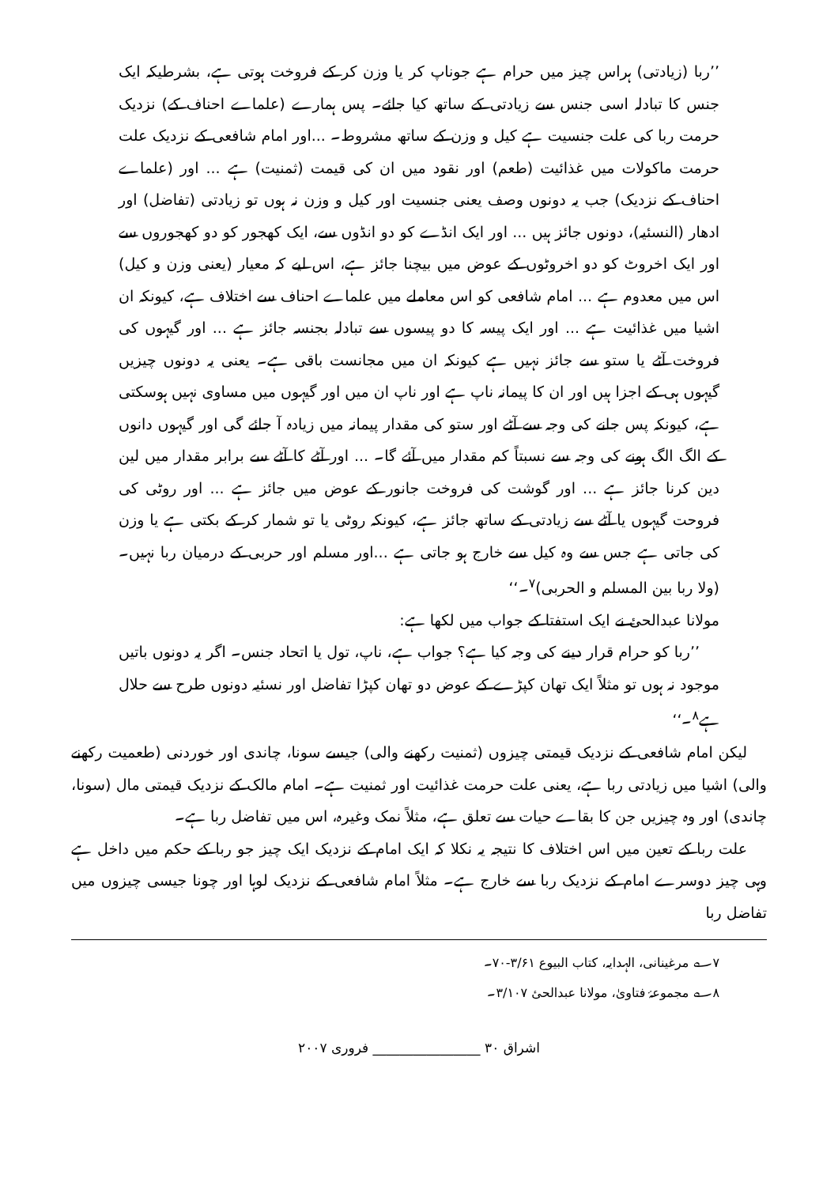’’ربا (زیادتی) ہراس چیز میں حرام ہے جوناپ کر یا وزن کر کے فروخت ہوتی ہے، بشرطیکہ ایک جنس کا تبادلہ اسی جنس سے زیادتی کے ساتھ کیا جائے۔ پس ہمارے (علماے احناف کے) نزدیک حرمت ربا کی علت جنسیت ہے کیل و وزن کے ساتھ مشروط۔ ...اور امام شافعی کے نزدیک علت حرمت ماکولات میں غذائیت (طعم) اور نقود میں ان کی قیمت (ثمنیت) ہے ... اور (علماے احناف کے نزدیک) جب یہ دونوں وصف یعنی جنسیت اور کیل و وزن نہ ہوں تو زیادتی (تفاضل) اور ادھار (النسئیہ)، دونوں جائز ہیں ... اور ایک انڈے کو دو انڈوں سے، ایک کھجور کو دو کھجوروں سے اور ایک اخروٹ کو دو اخروٹوں کے عوض میں بیچنا جائز ہے، اس لیے کہ معیار (یعنی وزن و کیل) اس میں معدوم ہے ... امام شافعی کو اس معاملے میں علماے احناف سے اختلاف ہے، کیونکہ ان اشیا میں غذائیت ہے ... اور ایک پیسہ کا دو پیسوں سے تبادلہ بجنسہ جائز ہے ... اور گیہوں کی فروخت آٹے یا ستو سے جائز نہیں ہے کیونکہ ان میں مجانست باقی ہے۔ یعنی یہ دونوں چیزیں گیہوں ہی کے اجزا ہیں اور ان کا پیمانہ ناپ ہے اور ناپ ان میں اور گیہوں میں مساوی نہیں ہوسکتی ہے، کیونکہ پس جانے کی وجہ سے آٹے اور ستو کی مقدار پیمانہ میں زیادہ آ جائے گی اور گیہوں دانوں کے الگ الگ ہونے کی وجہ سے نسبتاً کم مقدار میں آئے گا۔ ... اور آٹے کا آٹے سے برابر مقدار میں لین دین کرنا جائز ہے ... اور گوشت کی فروخت جانور کے عوض میں جائز ہے ... اور روٹی کی فروحت گیہوں یا آٹے سے زیادتی کے ساتھ جائز ہے، کیونکہ روٹی یا تو شمار کر کے بکتی ہے یا وزن کی جاتی ہے جس سے وہ کیل سے خارج ہو جاتی ہے ...اور مسلم اور حربی کے درمیان ربا نہیں۔ (ولا ربا بین المسلم و الحربی)<sup>۷</sup>۔‘‘
مولانا عبدالحیٔ نے ایک استفتا کے جواب میں لکھا ہے:
’’ربا کو حرام قرار دینے کی وجہ کیا ہے؟ جواب ہے، ناپ، تول یا اتحاد جنس۔ اگر یہ دونوں باتیں موجود نہ ہوں تو مثلاً ایک تھان کپڑے کے عوض دو تھان کپڑا تفاضل اور نسئیہ دونوں طرح سے حلال ہے<sup>۸</sup>۔‘‘
لیکن امام شافعی کے نزدیک قیمتی چیزوں (ثمنیت رکھنے والی) جیسے سونا، چاندی اور خوردنی (طعمیت رکھنے والی) اشیا میں زیادتی ربا ہے، یعنی علت حرمت غذائیت اور ثمنیت ہے۔ امام مالک کے نزدیک قیمتی مال (سونا، چاندی) اور وہ چیزیں جن کا بقاے حیات سے تعلق ہے، مثلاً نمک وغیرہ، اس میں تفاضل ربا ہے۔
علت ربا کے تعین میں اس اختلاف کا نتیجہ یہ نکلا کہ ایک امام کے نزدیک ایک چیز جو ربا کے حکم میں داخل ہے وہی چیز دوسرے امام کے نزدیک ربا سے خارج ہے۔ مثلاً امام شافعی کے نزدیک لوہا اور چونا جیسی چیزوں میں تفاضل ربا
۷؎ مرغینانی، الہدایہ، کتاب البیوع ۳/۶۱-۷۰۔
۸؎ مجموعۂ فتاویٰ، مولانا عبدالحیٔ ۳/۱۰۷۔
اشراق ۳۰ ________________ فروری ۲۰۰۷